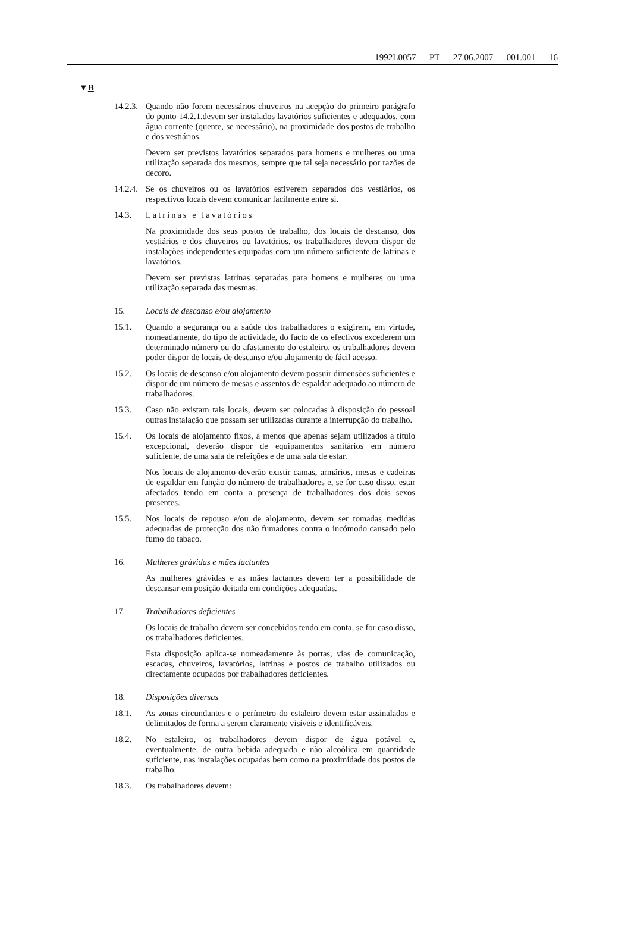1992L0057 — PT — 27.06.2007 — 001.001 — 16
▼B
14.2.3.
Quando não forem necessários chuveiros na acepção do primeiro parágrafo do ponto 14.2.1.devem ser instalados lavatórios suficientes e adequados, com água corrente (quente, se necessário), na proximidade dos postos de trabalho e dos vestiários.
Devem ser previstos lavatórios separados para homens e mulheres ou uma utilização separada dos mesmos, sempre que tal seja necessário por razões de decoro.
14.2.4.
Se os chuveiros ou os lavatórios estiverem separados dos vestiários, os respectivos locais devem comunicar facilmente entre si.
14.3. Latrinas e lavatórios
Na proximidade dos seus postos de trabalho, dos locais de descanso, dos vestiários e dos chuveiros ou lavatórios, os trabalhadores devem dispor de instalações independentes equipadas com um número suficiente de latrinas e lavatórios.
Devem ser previstas latrinas separadas para homens e mulheres ou uma utilização separada das mesmas.
15. Locais de descanso e/ou alojamento
15.1. Quando a segurança ou a saúde dos trabalhadores o exigirem, em virtude, nomeadamente, do tipo de actividade, do facto de os efectivos excederem um determinado número ou do afastamento do estaleiro, os trabalhadores devem poder dispor de locais de descanso e/ou alojamento de fácil acesso.
15.2. Os locais de descanso e/ou alojamento devem possuir dimensões suficientes e dispor de um número de mesas e assentos de espaldar adequado ao número de trabalhadores.
15.3. Caso não existam tais locais, devem ser colocadas à disposição do pessoal outras instalação que possam ser utilizadas durante a interrupção do trabalho.
15.4. Os locais de alojamento fixos, a menos que apenas sejam utilizados a título excepcional, deverão dispor de equipamentos sanitários em número suficiente, de uma sala de refeições e de uma sala de estar.
Nos locais de alojamento deverão existir camas, armários, mesas e cadeiras de espaldar em função do número de trabalhadores e, se for caso disso, estar afectados tendo em conta a presença de trabalhadores dos dois sexos presentes.
15.5. Nos locais de repouso e/ou de alojamento, devem ser tomadas medidas adequadas de protecção dos não fumadores contra o incómodo causado pelo fumo do tabaco.
16. Mulheres grávidas e mães lactantes
As mulheres grávidas e as mães lactantes devem ter a possibilidade de descansar em posição deitada em condições adequadas.
17. Trabalhadores deficientes
Os locais de trabalho devem ser concebidos tendo em conta, se for caso disso, os trabalhadores deficientes.
Esta disposição aplica-se nomeadamente às portas, vias de comunicação, escadas, chuveiros, lavatórios, latrinas e postos de trabalho utilizados ou directamente ocupados por trabalhadores deficientes.
18. Disposições diversas
18.1. As zonas circundantes e o perímetro do estaleiro devem estar assinalados e delimitados de forma a serem claramente visíveis e identificáveis.
18.2. No estaleiro, os trabalhadores devem dispor de água potável e, eventualmente, de outra bebida adequada e não alcoólica em quantidade suficiente, nas instalações ocupadas bem como na proximidade dos postos de trabalho.
18.3. Os trabalhadores devem: